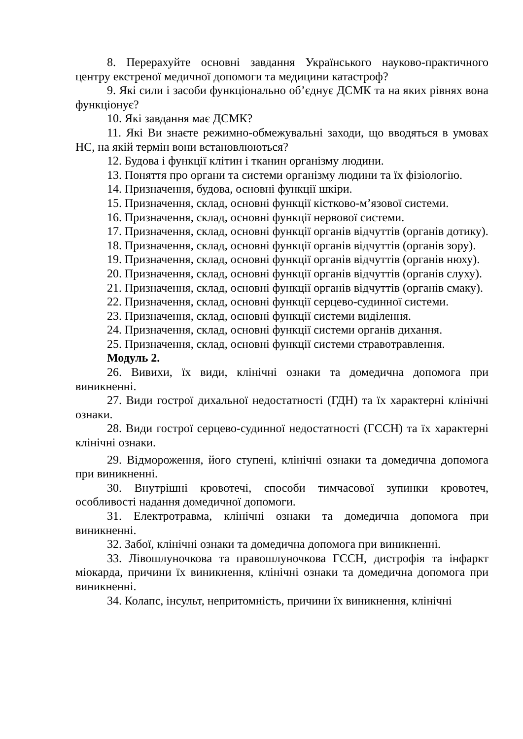8. Перерахуйте основні завдання Українського науково-практичного центру екстреної медичної допомоги та медицини катастроф?
9. Які сили і засоби функціонально об’єднує ДСМК та на яких рівнях вона функціонує?
10. Які завдання має ДСМК?
11. Які Ви знаєте режимно-обмежувальні заходи, що вводяться в умовах НС, на якій термін вони встановлюються?
12. Будова і функції клітин і тканин організму людини.
13. Поняття про органи та системи організму людини та їх фізіологію.
14. Призначення, будова, основні функції шкіри.
15. Призначення, склад, основні функції кістково-м’язової системи.
16. Призначення, склад, основні функції нервової системи.
17. Призначення, склад, основні функції органів відчуттів (органів дотику).
18. Призначення, склад, основні функції органів відчуттів (органів зору).
19. Призначення, склад, основні функції органів відчуттів (органів нюху).
20. Призначення, склад, основні функції органів відчуттів (органів слуху).
21. Призначення, склад, основні функції органів відчуттів (органів смаку).
22. Призначення, склад, основні функції серцево-судинної системи.
23. Призначення, склад, основні функції системи виділення.
24. Призначення, склад, основні функції системи органів дихання.
25. Призначення, склад, основні функції системи стравотравлення.
Модуль 2.
26. Вивихи, їх види, клінічні ознаки та домедична допомога при виникненні.
27. Види гострої дихальної недостатності (ГДН) та їх характерні клінічні ознаки.
28. Види гострої серцево-судинної недостатності (ГССН) та їх характерні клінічні ознаки.
29. Відмороження, його ступені, клінічні ознаки та домедична допомога при виникненні.
30. Внутрішні кровотечі, способи тимчасової зупинки кровотеч, особливості надання домедичної допомоги.
31. Електротравма, клінічні ознаки та домедична допомога при виникненні.
32. Забої, клінічні ознаки та домедична допомога при виникненні.
33. Лівошлуночкова та правошлуночкова ГССН, дистрофія та інфаркт міокарда, причини їх виникнення, клінічні ознаки та домедична допомога при виникненні.
34. Колапс, інсульт, непритомність, причини їх виникнення, клінічні